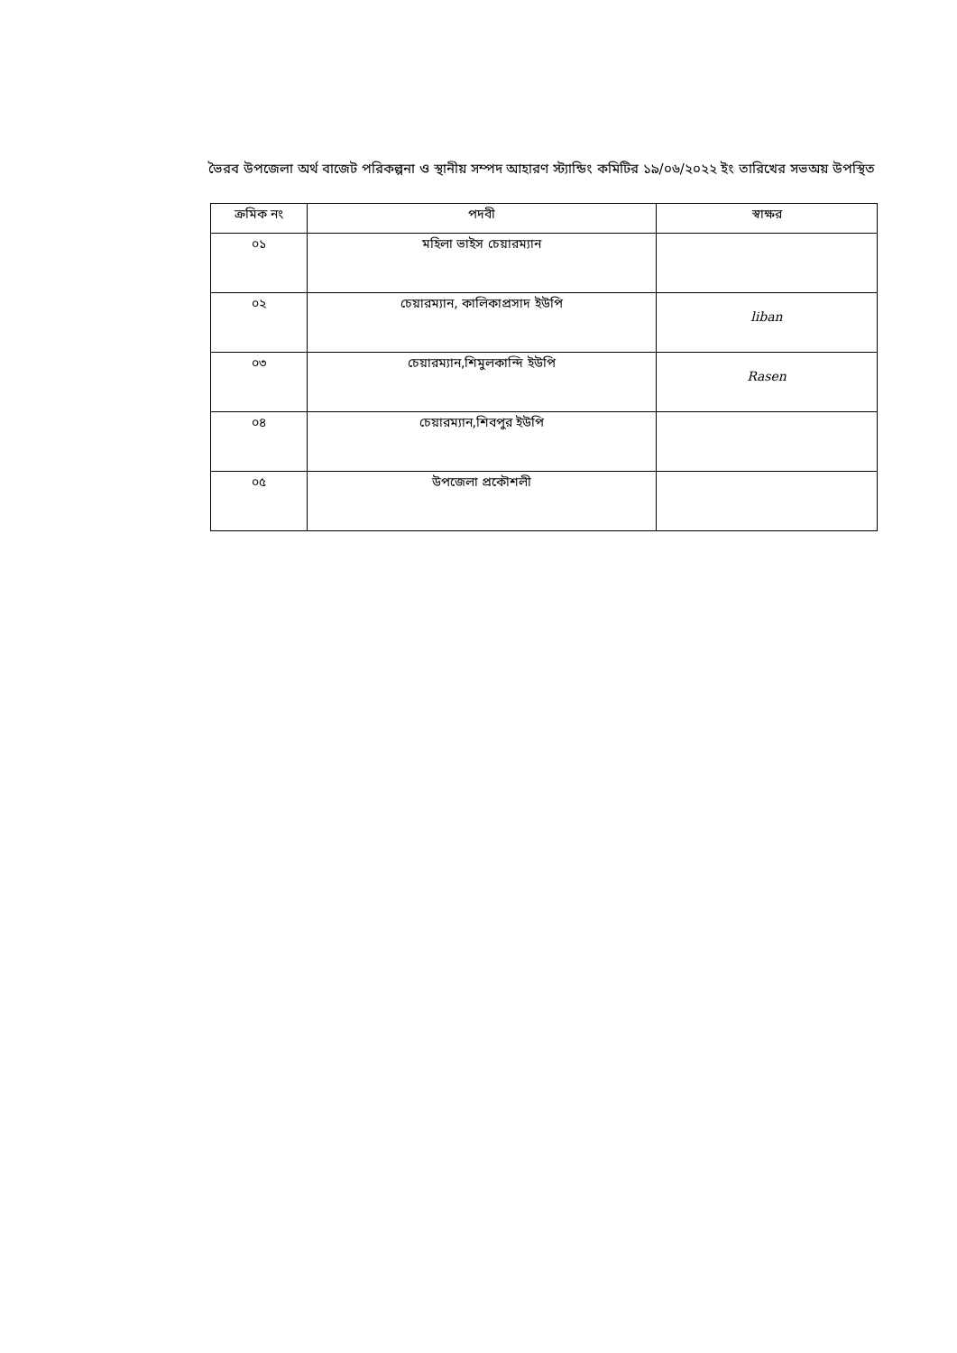ভৈরব উপজেলা অর্থ বাজেট পরিকল্পনা ও স্থানীয় সম্পদ আহারণ স্ট্যান্ডিং কমিটির ১৯/০৬/২০২২ ইং তারিখের সভঅয় উপস্থিত
| ক্রমিক নং | পদবী | স্বাক্ষর |
| --- | --- | --- |
| ০১ | মহিলা ভাইস চেয়ারম্যান | |
| ০২ | চেয়ারম্যান, কালিকাপ্রসাদ ইউপি | liban |
| ০৩ | চেয়ারম্যান,শিমুলকান্দি ইউপি | Rasen |
| ০৪ | চেয়ারম্যান,শিবপুর ইউপি | |
| ০৫ | উপজেলা প্রকৌশলী | |